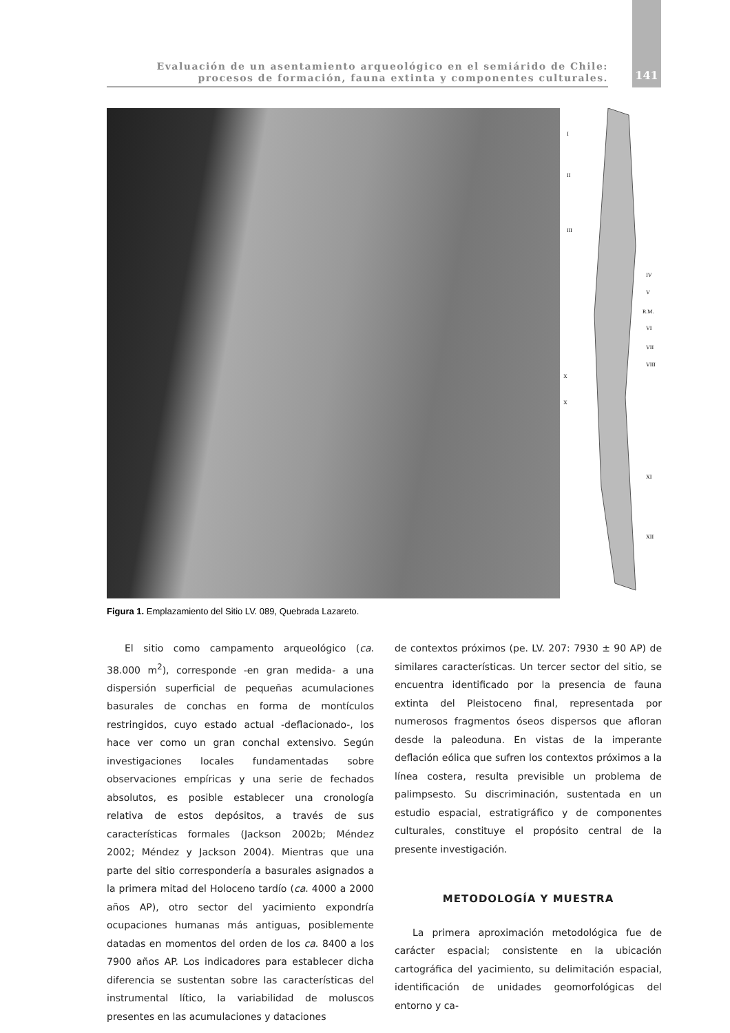Evaluación de un asentamiento arqueológico en el semiárido de Chile:
procesos de formación, fauna extinta y componentes culturales.
141
I
II
III
IV
V
R.M.
VI
VII
VIII
X
X
XI
XII
Figura 1. Emplazamiento del Sitio LV. 089, Quebrada Lazareto.
El sitio como campamento arqueológico (ca. 38.000 m<sup>2</sup>), corresponde -en gran medida- a una dispersión superficial de pequeñas acumulaciones basurales de conchas en forma de montículos restringidos, cuyo estado actual -deflacionado-, los hace ver como un gran conchal extensivo. Según investigaciones locales fundamentadas sobre observaciones empíricas y una serie de fechados absolutos, es posible establecer una cronología relativa de estos depósitos, a través de sus características formales (Jackson 2002b; Méndez 2002; Méndez y Jackson 2004). Mientras que una parte del sitio correspondería a basurales asignados a la primera mitad del Holoceno tardío (ca. 4000 a 2000 años AP), otro sector del yacimiento expondría ocupaciones humanas más antiguas, posiblemente datadas en momentos del orden de los ca. 8400 a los 7900 años AP. Los indicadores para establecer dicha diferencia se sustentan sobre las características del instrumental lítico, la variabilidad de moluscos presentes en las acumulaciones y dataciones
de contextos próximos (pe. LV. 207: 7930 ± 90 AP) de similares características. Un tercer sector del sitio, se encuentra identificado por la presencia de fauna extinta del Pleistoceno final, representada por numerosos fragmentos óseos dispersos que afloran desde la paleoduna. En vistas de la imperante deflación eólica que sufren los contextos próximos a la línea costera, resulta previsible un problema de palimpsesto. Su discriminación, sustentada en un estudio espacial, estratigráfico y de componentes culturales, constituye el propósito central de la presente investigación.
METODOLOGÍA Y MUESTRA
La primera aproximación metodológica fue de carácter espacial; consistente en la ubicación cartográfica del yacimiento, su delimitación espacial, identificación de unidades geomorfológicas del entorno y ca-